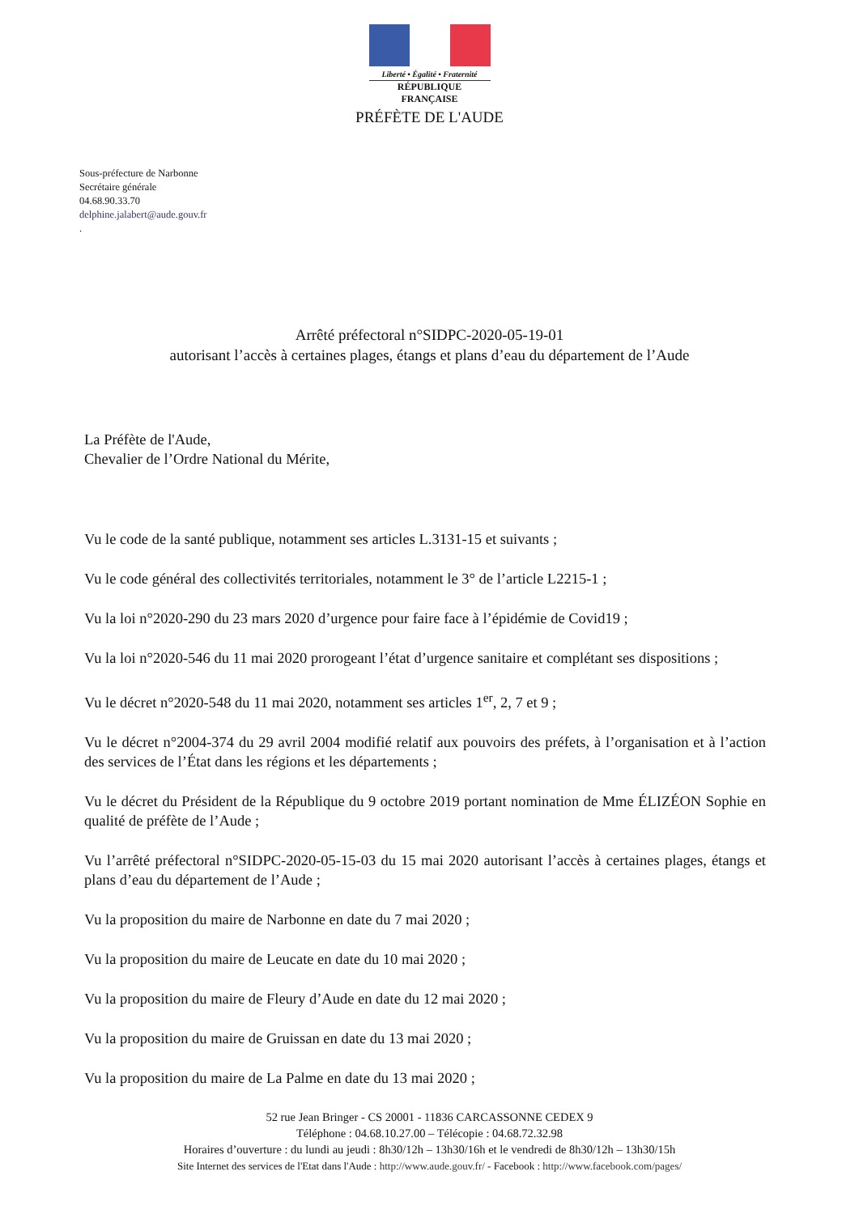Liberté • Égalité • Fraternité
RÉPUBLIQUE FRANÇAISE
PRÉFÈTE DE L'AUDE
Sous-préfecture de Narbonne
Secrétaire générale
04.68.90.33.70
delphine.jalabert@aude.gouv.fr
.
Arrêté préfectoral n°SIDPC-2020-05-19-01
autorisant l’accès à certaines plages, étangs et plans d’eau du département de l’Aude
La Préfète de l'Aude,
Chevalier de l’Ordre National du Mérite,
Vu le code de la santé publique, notamment ses articles L.3131-15 et suivants ;
Vu le code général des collectivités territoriales, notamment le 3° de l’article L2215-1 ;
Vu la loi n°2020-290 du 23 mars 2020 d’urgence pour faire face à l’épidémie de Covid19 ;
Vu la loi n°2020-546 du 11 mai 2020 prorogeant l’état d’urgence sanitaire et complétant ses dispositions ;
Vu le décret n°2020-548 du 11 mai 2020, notamment ses articles 1<sup>er</sup>, 2, 7 et 9 ;
Vu le décret n°2004-374 du 29 avril 2004 modifié relatif aux pouvoirs des préfets, à l’organisation et à l’action des services de l’État dans les régions et les départements ;
Vu le décret du Président de la République du 9 octobre 2019 portant nomination de Mme ÉLIZÉON Sophie en qualité de préfète de l’Aude ;
Vu l’arrêté préfectoral n°SIDPC-2020-05-15-03 du 15 mai 2020 autorisant l’accès à certaines plages, étangs et plans d’eau du département de l’Aude ;
Vu la proposition du maire de Narbonne en date du 7 mai 2020 ;
Vu la proposition du maire de Leucate en date du 10 mai 2020 ;
Vu la proposition du maire de Fleury d’Aude en date du 12 mai 2020 ;
Vu la proposition du maire de Gruissan en date du 13 mai 2020 ;
Vu la proposition du maire de La Palme en date du 13 mai 2020 ;
52 rue Jean Bringer - CS 20001 - 11836 CARCASSONNE CEDEX 9
Téléphone : 04.68.10.27.00 – Télécopie : 04.68.72.32.98
Horaires d’ouverture : du lundi au jeudi : 8h30/12h – 13h30/16h et le vendredi de 8h30/12h – 13h30/15h
Site Internet des services de l'Etat dans l'Aude : http://www.aude.gouv.fr/ - Facebook : http://www.facebook.com/pages/